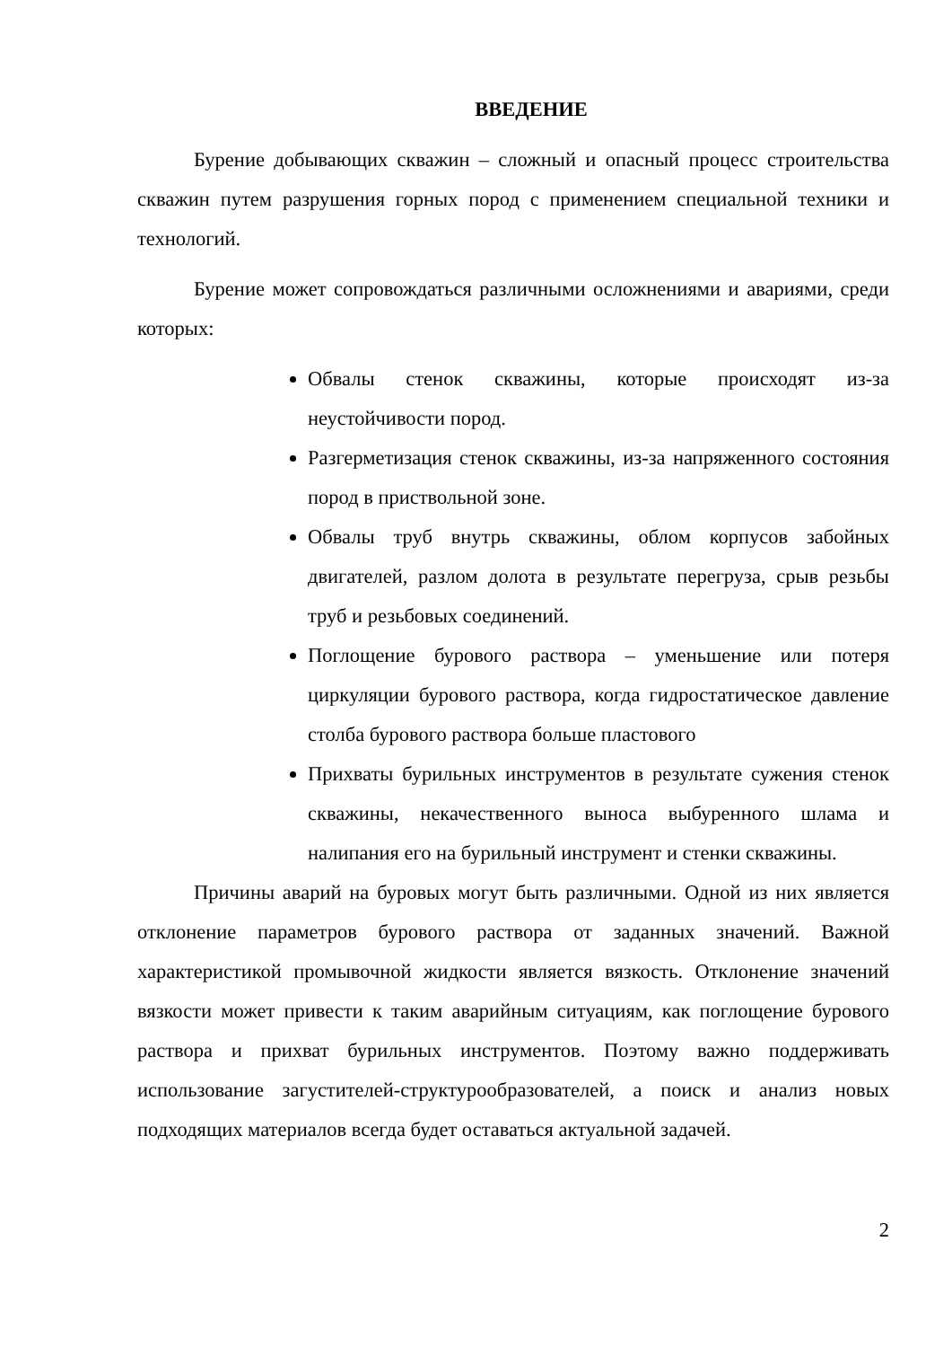ВВЕДЕНИЕ
Бурение добывающих скважин – сложный и опасный процесс строительства скважин путем разрушения горных пород с применением специальной техники и технологий.
Бурение может сопровождаться различными осложнениями и авариями, среди которых:
Обвалы стенок скважины, которые происходят из-за неустойчивости пород.
Разгерметизация стенок скважины, из-за напряженного состояния пород в приствольной зоне.
Обвалы труб внутрь скважины, облом корпусов забойных двигателей, разлом долота в результате перегруза, срыв резьбы труб и резьбовых соединений.
Поглощение бурового раствора – уменьшение или потеря циркуляции бурового раствора, когда гидростатическое давление столба бурового раствора больше пластового
Прихваты бурильных инструментов в результате сужения стенок скважины, некачественного выноса выбуренного шлама и налипания его на бурильный инструмент и стенки скважины.
Причины аварий на буровых могут быть различными. Одной из них является отклонение параметров бурового раствора от заданных значений. Важной характеристикой промывочной жидкости является вязкость. Отклонение значений вязкости может привести к таким аварийным ситуациям, как поглощение бурового раствора и прихват бурильных инструментов. Поэтому важно поддерживать использование загустителей-структурообразователей, а поиск и анализ новых подходящих материалов всегда будет оставаться актуальной задачей.
2